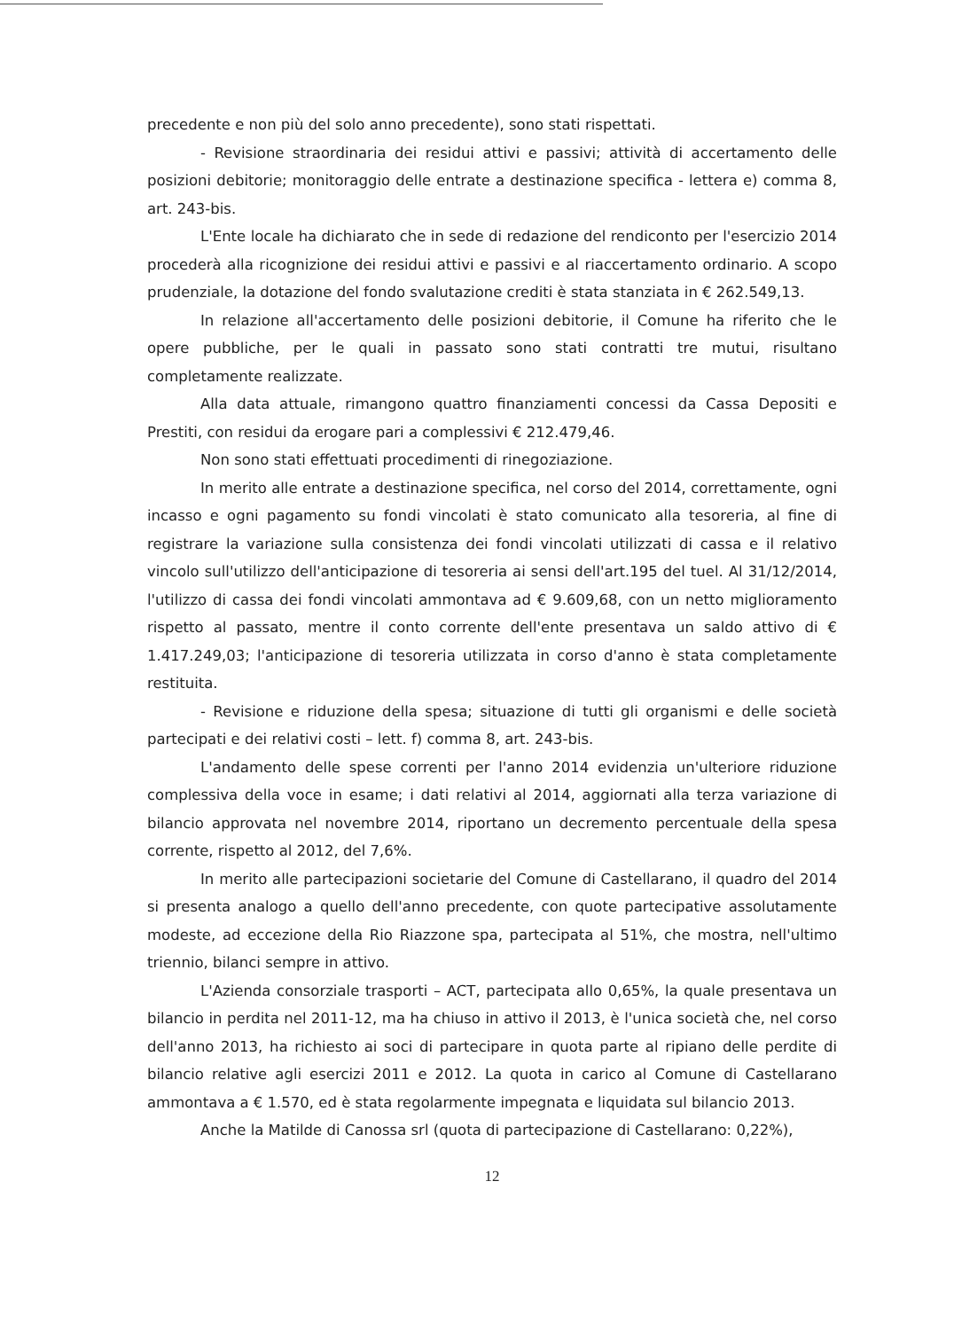precedente e non più del solo anno precedente), sono stati rispettati.
- Revisione straordinaria dei residui attivi e passivi; attività di accertamento delle posizioni debitorie; monitoraggio delle entrate a destinazione specifica - lettera e) comma 8, art. 243-bis.
L'Ente locale ha dichiarato che in sede di redazione del rendiconto per l'esercizio 2014 procederà alla ricognizione dei residui attivi e passivi e al riaccertamento ordinario. A scopo prudenziale, la dotazione del fondo svalutazione crediti è stata stanziata in € 262.549,13.
In relazione all'accertamento delle posizioni debitorie, il Comune ha riferito che le opere pubbliche, per le quali in passato sono stati contratti tre mutui, risultano completamente realizzate.
Alla data attuale, rimangono quattro finanziamenti concessi da Cassa Depositi e Prestiti, con residui da erogare pari a complessivi € 212.479,46.
Non sono stati effettuati procedimenti di rinegoziazione.
In merito alle entrate a destinazione specifica, nel corso del 2014, correttamente, ogni incasso e ogni pagamento su fondi vincolati è stato comunicato alla tesoreria, al fine di registrare la variazione sulla consistenza dei fondi vincolati utilizzati di cassa e il relativo vincolo sull'utilizzo dell'anticipazione di tesoreria ai sensi dell'art.195 del tuel. Al 31/12/2014, l'utilizzo di cassa dei fondi vincolati ammontava ad € 9.609,68, con un netto miglioramento rispetto al passato, mentre il conto corrente dell'ente presentava un saldo attivo di € 1.417.249,03; l'anticipazione di tesoreria utilizzata in corso d'anno è stata completamente restituita.
- Revisione e riduzione della spesa; situazione di tutti gli organismi e delle società partecipati e dei relativi costi – lett. f) comma 8, art. 243-bis.
L'andamento delle spese correnti per l'anno 2014 evidenzia un'ulteriore riduzione complessiva della voce in esame; i dati relativi al 2014, aggiornati alla terza variazione di bilancio approvata nel novembre 2014, riportano un decremento percentuale della spesa corrente, rispetto al 2012, del 7,6%.
In merito alle partecipazioni societarie del Comune di Castellarano, il quadro del 2014 si presenta analogo a quello dell'anno precedente, con quote partecipative assolutamente modeste, ad eccezione della Rio Riazzone spa, partecipata al 51%, che mostra, nell'ultimo triennio, bilanci sempre in attivo.
L'Azienda consorziale trasporti – ACT, partecipata allo 0,65%, la quale presentava un bilancio in perdita nel 2011-12, ma ha chiuso in attivo il 2013, è l'unica società che, nel corso dell'anno 2013, ha richiesto ai soci di partecipare in quota parte al ripiano delle perdite di bilancio relative agli esercizi 2011 e 2012. La quota in carico al Comune di Castellarano ammontava a € 1.570, ed è stata regolarmente impegnata e liquidata sul bilancio 2013.
Anche la Matilde di Canossa srl (quota di partecipazione di Castellarano: 0,22%),
12